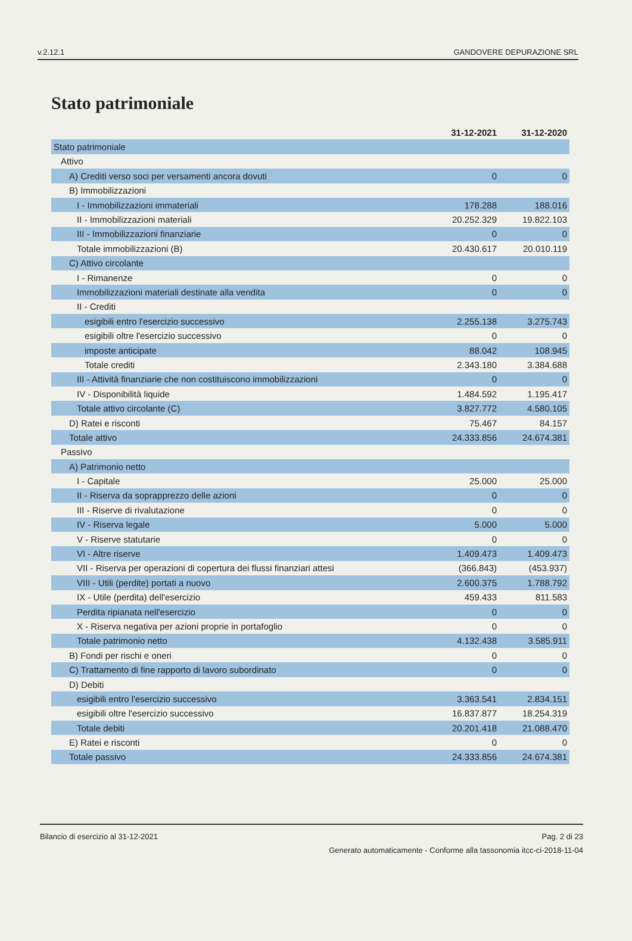v.2.12.1 GANDOVERE DEPURAZIONE SRL
Stato patrimoniale
| | 31-12-2021 | 31-12-2020 |
| --- | --- | --- |
| Stato patrimoniale | | |
| Attivo | | |
| A) Crediti verso soci per versamenti ancora dovuti | 0 | 0 |
| B) Immobilizzazioni | | |
| I - Immobilizzazioni immateriali | 178.288 | 188.016 |
| II - Immobilizzazioni materiali | 20.252.329 | 19.822.103 |
| III - Immobilizzazioni finanziarie | 0 | 0 |
| Totale immobilizzazioni (B) | 20.430.617 | 20.010.119 |
| C) Attivo circolante | | |
| I - Rimanenze | 0 | 0 |
| Immobilizzazioni materiali destinate alla vendita | 0 | 0 |
| II - Crediti | | |
| esigibili entro l'esercizio successivo | 2.255.138 | 3.275.743 |
| esigibili oltre l'esercizio successivo | 0 | 0 |
| imposte anticipate | 88.042 | 108.945 |
| Totale crediti | 2.343.180 | 3.384.688 |
| III - Attività finanziarie che non costituiscono immobilizzazioni | 0 | 0 |
| IV - Disponibilità liquide | 1.484.592 | 1.195.417 |
| Totale attivo circolante (C) | 3.827.772 | 4.580.105 |
| D) Ratei e risconti | 75.467 | 84.157 |
| Totale attivo | 24.333.856 | 24.674.381 |
| Passivo | | |
| A) Patrimonio netto | | |
| I - Capitale | 25.000 | 25.000 |
| II - Riserva da soprapprezzo delle azioni | 0 | 0 |
| III - Riserve di rivalutazione | 0 | 0 |
| IV - Riserva legale | 5.000 | 5.000 |
| V - Riserve statutarie | 0 | 0 |
| VI - Altre riserve | 1.409.473 | 1.409.473 |
| VII - Riserva per operazioni di copertura dei flussi finanziari attesi | (366.843) | (453.937) |
| VIII - Utili (perdite) portati a nuovo | 2.600.375 | 1.788.792 |
| IX - Utile (perdita) dell'esercizio | 459.433 | 811.583 |
| Perdita ripianata nell'esercizio | 0 | 0 |
| X - Riserva negativa per azioni proprie in portafoglio | 0 | 0 |
| Totale patrimonio netto | 4.132.438 | 3.585.911 |
| B) Fondi per rischi e oneri | 0 | 0 |
| C) Trattamento di fine rapporto di lavoro subordinato | 0 | 0 |
| D) Debiti | | |
| esigibili entro l'esercizio successivo | 3.363.541 | 2.834.151 |
| esigibili oltre l'esercizio successivo | 16.837.877 | 18.254.319 |
| Totale debiti | 20.201.418 | 21.088.470 |
| E) Ratei e risconti | 0 | 0 |
| Totale passivo | 24.333.856 | 24.674.381 |
Bilancio di esercizio al 31-12-2021 Pag. 2 di 23
Generato automaticamente - Conforme alla tassonomia itcc-ci-2018-11-04